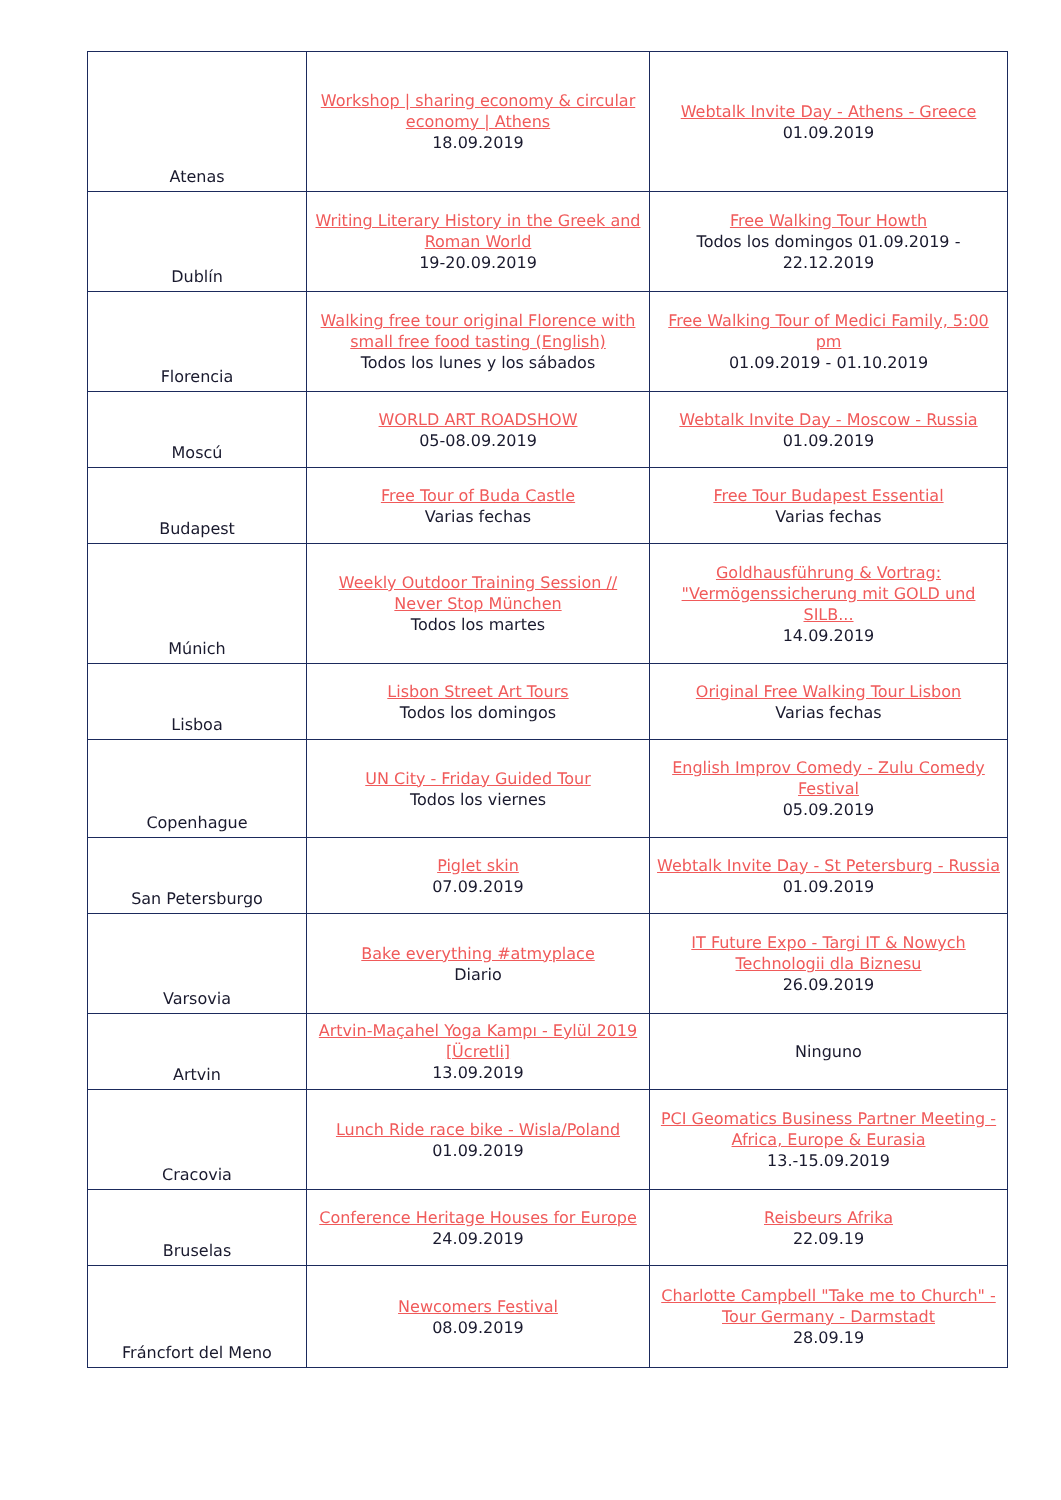| Atenas | Workshop / sharing economy & circular economy / Athens 18.09.2019 | Webtalk Invite Day - Athens - Greece 01.09.2019 |
| Dublín | Writing Literary History in the Greek and Roman World 19-20.09.2019 | Free Walking Tour Howth Todos los domingos 01.09.2019 - 22.12.2019 |
| Florencia | Walking free tour original Florence with small free food tasting (English) Todos los lunes y los sábados | Free Walking Tour of Medici Family, 5:00 pm 01.09.2019 - 01.10.2019 |
| Moscú | WORLD ART ROADSHOW 05-08.09.2019 | Webtalk Invite Day - Moscow - Russia 01.09.2019 |
| Budapest | Free Tour of Buda Castle Varias fechas | Free Tour Budapest Essential Varias fechas |
| Múnich | Weekly Outdoor Training Session // Never Stop München Todos los martes | Goldhausführung & Vortrag: "Vermögenssicherung mit GOLD und SILB... 14.09.2019 |
| Lisboa | Lisbon Street Art Tours Todos los domingos | Original Free Walking Tour Lisbon Varias fechas |
| Copenhague | UN City - Friday Guided Tour Todos los viernes | English Improv Comedy - Zulu Comedy Festival 05.09.2019 |
| San Petersburgo | Piglet skin 07.09.2019 | Webtalk Invite Day - St Petersburg - Russia 01.09.2019 |
| Varsovia | Bake everything #atmyplace Diario | IT Future Expo - Targi IT & Nowych Technologii dla Biznesu 26.09.2019 |
| Artvin | Artvin-Maçahel Yoga Kampı - Eylül 2019 [Ücretli] 13.09.2019 | Ninguno |
| Cracovia | Lunch Ride race bike - Wisla/Poland 01.09.2019 | PCI Geomatics Business Partner Meeting - Africa, Europe & Eurasia 13.-15.09.2019 |
| Bruselas | Conference Heritage Houses for Europe 24.09.2019 | Reisbeurs Afrika 22.09.19 |
| Fráncfort del Meno | Newcomers Festival 08.09.2019 | Charlotte Campbell "Take me to Church" - Tour Germany - Darmstadt 28.09.19 |